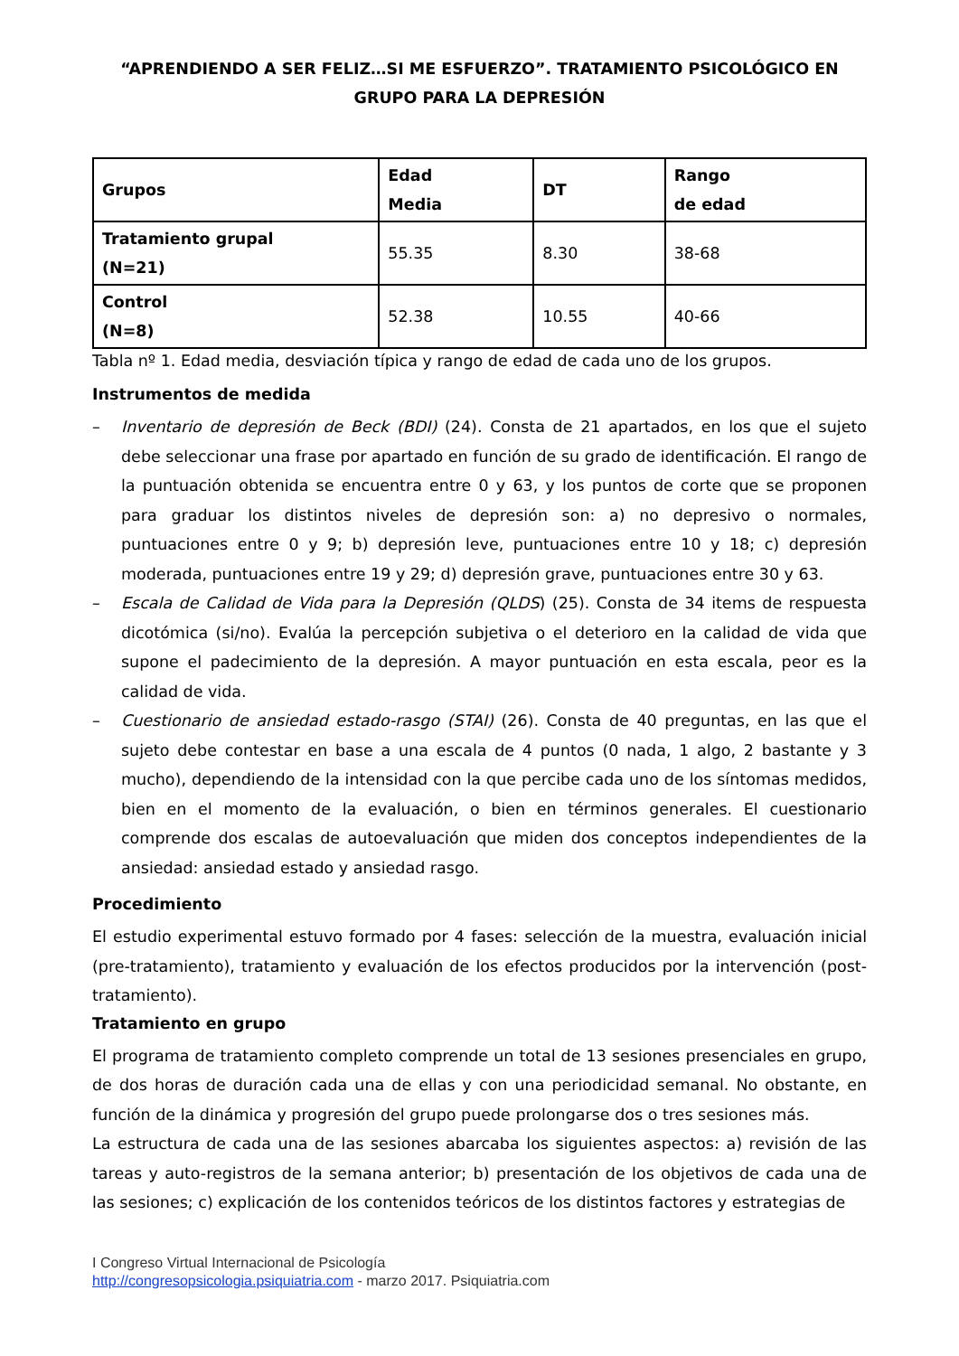“APRENDIENDO A SER FELIZ…SI ME ESFUERZO”. TRATAMIENTO PSICOLÓGICO EN GRUPO PARA LA DEPRESIÓN
| Grupos | Edad Media | DT | Rango de edad |
| --- | --- | --- | --- |
| Tratamiento grupal (N=21) | 55.35 | 8.30 | 38-68 |
| Control (N=8) | 52.38 | 10.55 | 40-66 |
Tabla nº 1. Edad media, desviación típica y rango de edad de cada uno de los grupos.
Instrumentos de medida
– Inventario de depresión de Beck (BDI) (24). Consta de 21 apartados, en los que el sujeto debe seleccionar una frase por apartado en función de su grado de identificación. El rango de la puntuación obtenida se encuentra entre 0 y 63, y los puntos de corte que se proponen para graduar los distintos niveles de depresión son: a) no depresivo o normales, puntuaciones entre 0 y 9; b) depresión leve, puntuaciones entre 10 y 18; c) depresión moderada, puntuaciones entre 19 y 29; d) depresión grave, puntuaciones entre 30 y 63.
– Escala de Calidad de Vida para la Depresión (QLDS) (25). Consta de 34 items de respuesta dicotómica (si/no). Evalúa la percepción subjetiva o el deterioro en la calidad de vida que supone el padecimiento de la depresión. A mayor puntuación en esta escala, peor es la calidad de vida.
– Cuestionario de ansiedad estado-rasgo (STAI) (26). Consta de 40 preguntas, en las que el sujeto debe contestar en base a una escala de 4 puntos (0 nada, 1 algo, 2 bastante y 3 mucho), dependiendo de la intensidad con la que percibe cada uno de los síntomas medidos, bien en el momento de la evaluación, o bien en términos generales. El cuestionario comprende dos escalas de autoevaluación que miden dos conceptos independientes de la ansiedad: ansiedad estado y ansiedad rasgo.
Procedimiento
El estudio experimental estuvo formado por 4 fases: selección de la muestra, evaluación inicial (pre-tratamiento), tratamiento y evaluación de los efectos producidos por la intervención (post-tratamiento).
Tratamiento en grupo
El programa de tratamiento completo comprende un total de 13 sesiones presenciales en grupo, de dos horas de duración cada una de ellas y con una periodicidad semanal. No obstante, en función de la dinámica y progresión del grupo puede prolongarse dos o tres sesiones más.
La estructura de cada una de las sesiones abarcaba los siguientes aspectos: a) revisión de las tareas y auto-registros de la semana anterior; b) presentación de los objetivos de cada una de las sesiones; c) explicación de los contenidos teóricos de los distintos factores y estrategias de
I Congreso Virtual Internacional de Psicología
http://congresopsicologia.psiquiatria.com - marzo 2017. Psiquiatria.com